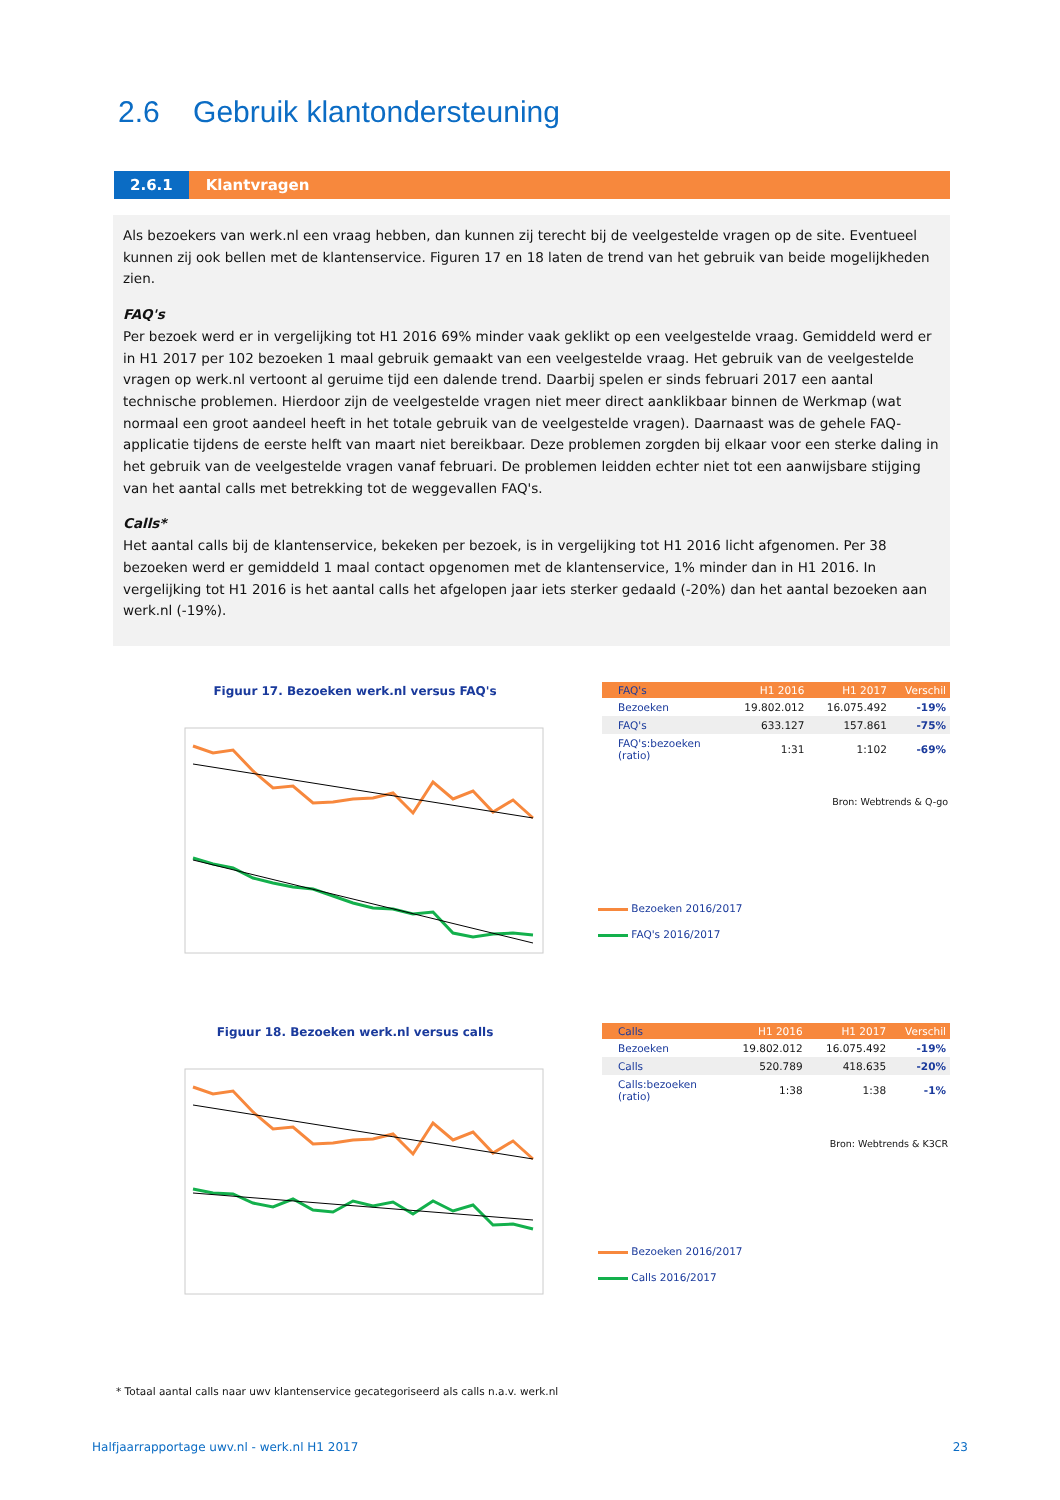2.6 Gebruik klantondersteuning
2.6.1 Klantvragen
Als bezoekers van werk.nl een vraag hebben, dan kunnen zij terecht bij de veelgestelde vragen op de site. Eventueel kunnen zij ook bellen met de klantenservice. Figuren 17 en 18 laten de trend van het gebruik van beide mogelijkheden zien.
FAQ's
Per bezoek werd er in vergelijking tot H1 2016 69% minder vaak geklikt op een veelgestelde vraag. Gemiddeld werd er in H1 2017 per 102 bezoeken 1 maal gebruik gemaakt van een veelgestelde vraag. Het gebruik van de veelgestelde vragen op werk.nl vertoont al geruime tijd een dalende trend. Daarbij spelen er sinds februari 2017 een aantal technische problemen. Hierdoor zijn de veelgestelde vragen niet meer direct aanklikbaar binnen de Werkmap (wat normaal een groot aandeel heeft in het totale gebruik van de veelgestelde vragen). Daarnaast was de gehele FAQ-applicatie tijdens de eerste helft van maart niet bereikbaar. Deze problemen zorgden bij elkaar voor een sterke daling in het gebruik van de veelgestelde vragen vanaf februari. De problemen leidden echter niet tot een aanwijsbare stijging van het aantal calls met betrekking tot de weggevallen FAQ's.
Calls*
Het aantal calls bij de klantenservice, bekeken per bezoek, is in vergelijking tot H1 2016 licht afgenomen. Per 38 bezoeken werd er gemiddeld 1 maal contact opgenomen met de klantenservice, 1% minder dan in H1 2016. In vergelijking tot H1 2016 is het aantal calls het afgelopen jaar iets sterker gedaald (-20%) dan het aantal bezoeken aan werk.nl (-19%).
Figuur 17. Bezoeken werk.nl versus FAQ's
| FAQ's | H1 2016 | H1 2017 | Verschil |
| --- | --- | --- | --- |
| Bezoeken | 19.802.012 | 16.075.492 | -19% |
| FAQ's | 633.127 | 157.861 | -75% |
| FAQ's:bezoeken (ratio) | 1:31 | 1:102 | -69% |
Bron: Webtrends & Q-go
Bezoeken 2016/2017
FAQ's 2016/2017
Figuur 18. Bezoeken werk.nl versus calls
| Calls | H1 2016 | H1 2017 | Verschil |
| --- | --- | --- | --- |
| Bezoeken | 19.802.012 | 16.075.492 | -19% |
| Calls | 520.789 | 418.635 | -20% |
| Calls:bezoeken (ratio) | 1:38 | 1:38 | -1% |
Bron: Webtrends & K3CR
Bezoeken 2016/2017
Calls 2016/2017
* Totaal aantal calls naar uwv klantenservice gecategoriseerd als calls n.a.v. werk.nl
Halfjaarrapportage uwv.nl - werk.nl H1 2017
23